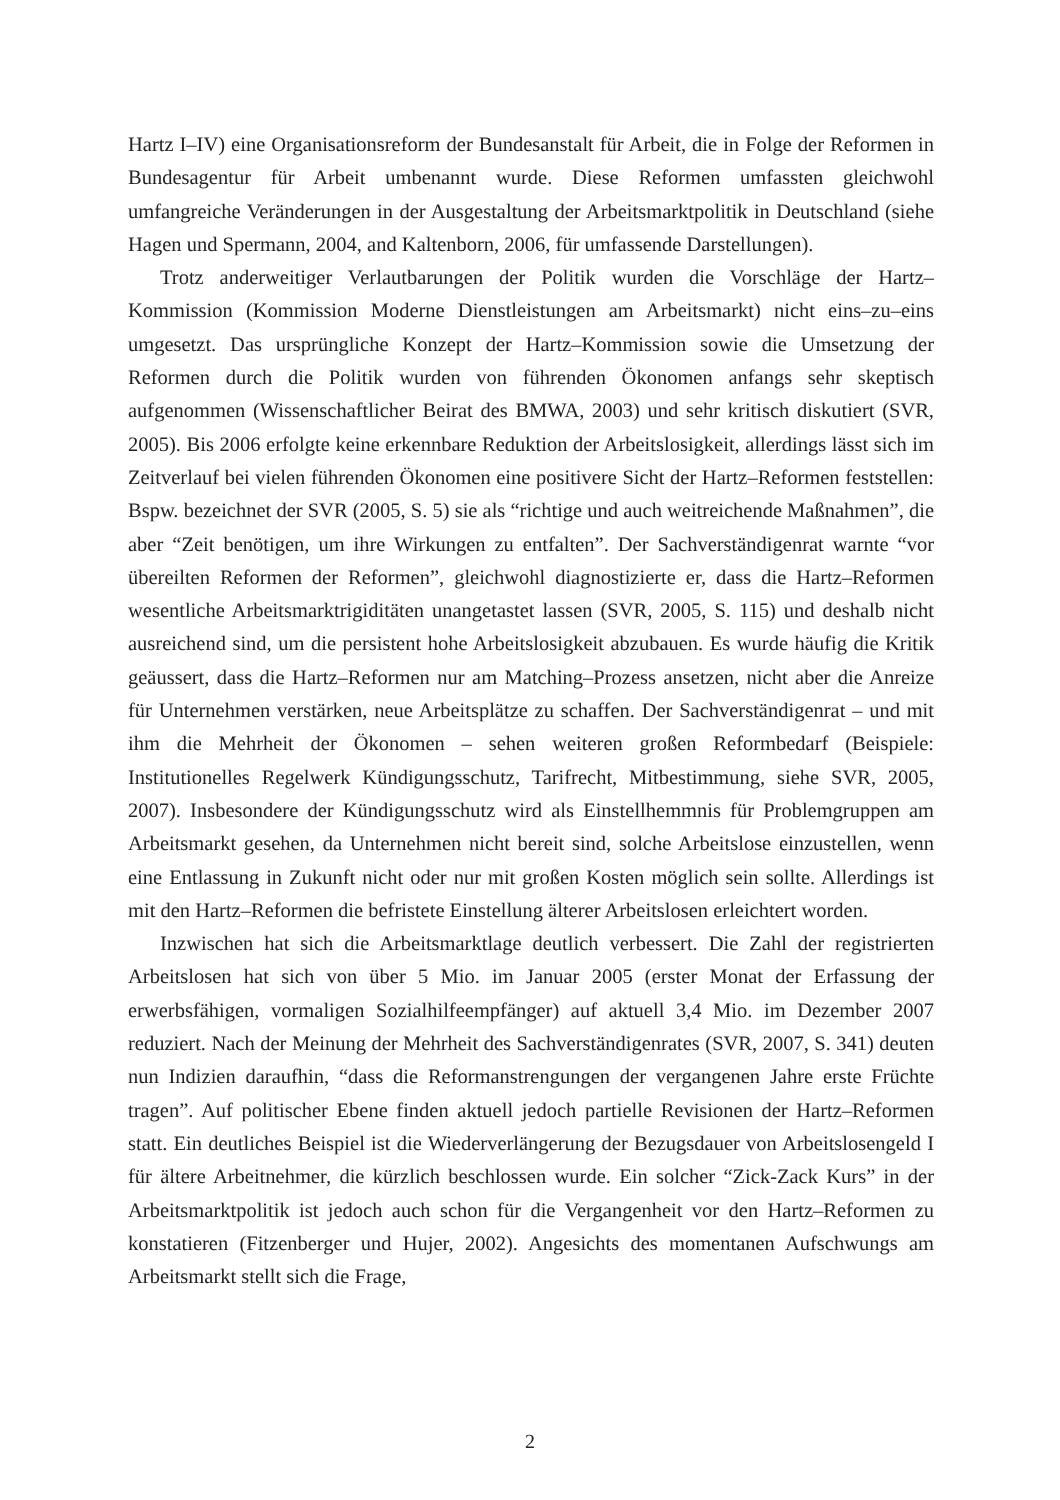Hartz I–IV) eine Organisationsreform der Bundesanstalt für Arbeit, die in Folge der Reformen in Bundesagentur für Arbeit umbenannt wurde. Diese Reformen umfassten gleichwohl umfangreiche Veränderungen in der Ausgestaltung der Arbeitsmarktpolitik in Deutschland (siehe Hagen und Spermann, 2004, and Kaltenborn, 2006, für umfassende Darstellungen).
Trotz anderweitiger Verlautbarungen der Politik wurden die Vorschläge der Hartz–Kommission (Kommission Moderne Dienstleistungen am Arbeitsmarkt) nicht eins–zu–eins umgesetzt. Das ursprüngliche Konzept der Hartz–Kommission sowie die Umsetzung der Reformen durch die Politik wurden von führenden Ökonomen anfangs sehr skeptisch aufgenommen (Wissenschaftlicher Beirat des BMWA, 2003) und sehr kritisch diskutiert (SVR, 2005). Bis 2006 erfolgte keine erkennbare Reduktion der Arbeitslosigkeit, allerdings lässt sich im Zeitverlauf bei vielen führenden Ökonomen eine positivere Sicht der Hartz–Reformen feststellen: Bspw. bezeichnet der SVR (2005, S. 5) sie als “richtige und auch weitreichende Maßnahmen”, die aber “Zeit benötigen, um ihre Wirkungen zu entfalten”. Der Sachverständigenrat warnte “vor übereilten Reformen der Reformen”, gleichwohl diagnostizierte er, dass die Hartz–Reformen wesentliche Arbeitsmarktrigiditäten unangetastet lassen (SVR, 2005, S. 115) und deshalb nicht ausreichend sind, um die persistent hohe Arbeitslosigkeit abzubauen. Es wurde häufig die Kritik geäussert, dass die Hartz–Reformen nur am Matching–Prozess ansetzen, nicht aber die Anreize für Unternehmen verstärken, neue Arbeitsplätze zu schaffen. Der Sachverständigenrat – und mit ihm die Mehrheit der Ökonomen – sehen weiteren großen Reformbedarf (Beispiele: Institutionelles Regelwerk Kündigungsschutz, Tarifrecht, Mitbestimmung, siehe SVR, 2005, 2007). Insbesondere der Kündigungsschutz wird als Einstellhemmnis für Problemgruppen am Arbeitsmarkt gesehen, da Unternehmen nicht bereit sind, solche Arbeitslose einzustellen, wenn eine Entlassung in Zukunft nicht oder nur mit großen Kosten möglich sein sollte. Allerdings ist mit den Hartz–Reformen die befristete Einstellung älterer Arbeitslosen erleichtert worden.
Inzwischen hat sich die Arbeitsmarktlage deutlich verbessert. Die Zahl der registrierten Arbeitslosen hat sich von über 5 Mio. im Januar 2005 (erster Monat der Erfassung der erwerbsfähigen, vormaligen Sozialhilfeempfänger) auf aktuell 3,4 Mio. im Dezember 2007 reduziert. Nach der Meinung der Mehrheit des Sachverständigenrates (SVR, 2007, S. 341) deuten nun Indizien daraufhin, “dass die Reformanstrengungen der vergangenen Jahre erste Früchte tragen”. Auf politischer Ebene finden aktuell jedoch partielle Revisionen der Hartz–Reformen statt. Ein deutliches Beispiel ist die Wiederverlängerung der Bezugsdauer von Arbeitslosengeld I für ältere Arbeitnehmer, die kürzlich beschlossen wurde. Ein solcher “Zick-Zack Kurs” in der Arbeitsmarktpolitik ist jedoch auch schon für die Vergangenheit vor den Hartz–Reformen zu konstatieren (Fitzenberger und Hujer, 2002). Angesichts des momentanen Aufschwungs am Arbeitsmarkt stellt sich die Frage,
2